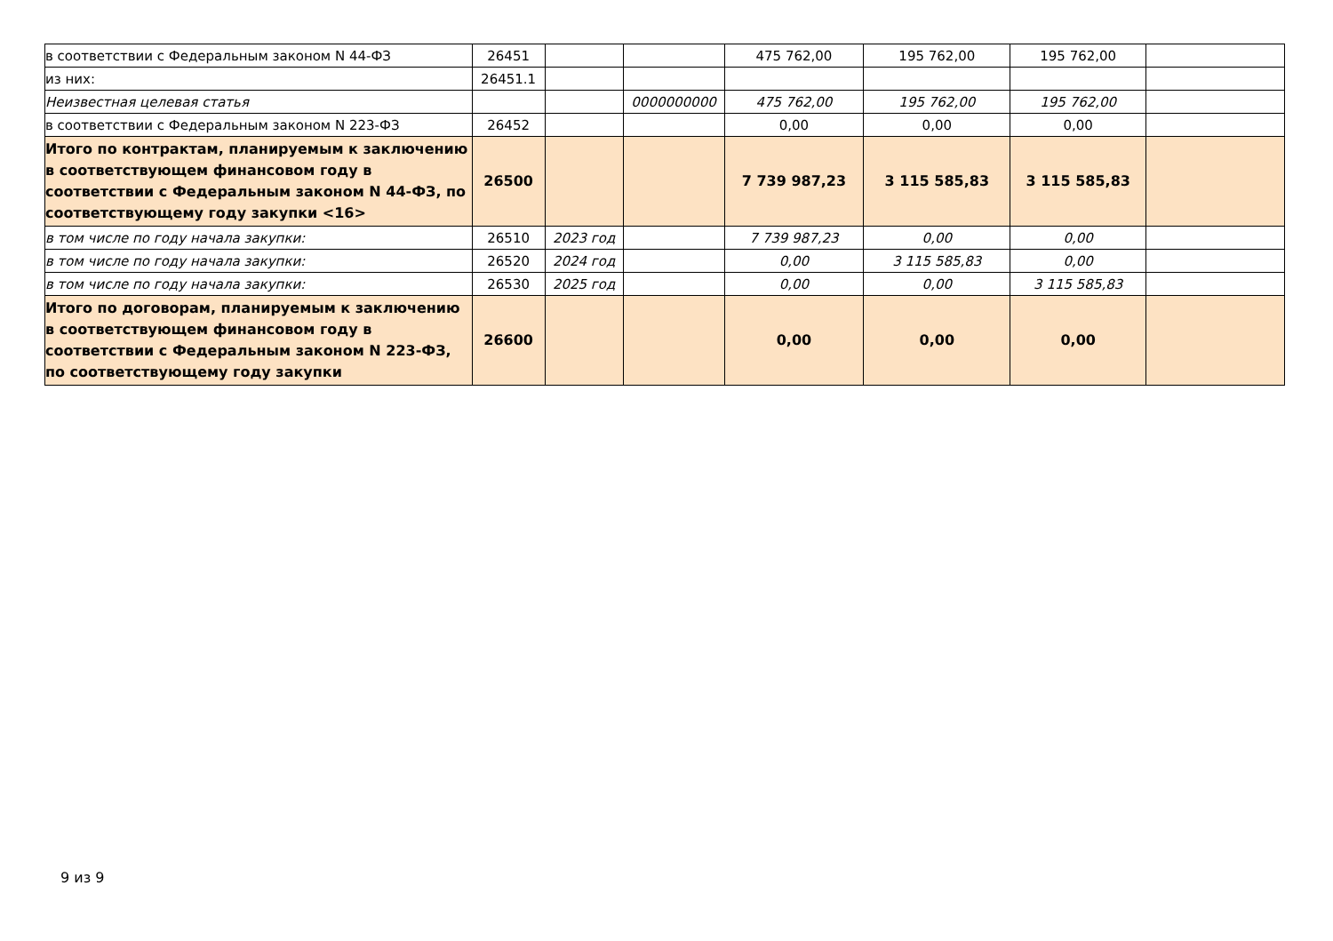| в соответствии с Федеральным законом N 44-ФЗ | 26451 | | | 475 762,00 | 195 762,00 | 195 762,00 | |
| из них: | 26451.1 | | | | | | |
| Неизвестная целевая статья | | | 0000000000 | 475 762,00 | 195 762,00 | 195 762,00 | |
| в соответствии с Федеральным законом N 223-ФЗ | 26452 | | | 0,00 | 0,00 | 0,00 | |
| Итого по контрактам, планируемым к заключению в соответствующем финансовом году в соответствии с Федеральным законом N 44-ФЗ, по соответствующему году закупки <16> | 26500 | | | 7 739 987,23 | 3 115 585,83 | 3 115 585,83 | |
| в том числе по году начала закупки: | 26510 | 2023 год | | 7 739 987,23 | 0,00 | 0,00 | |
| в том числе по году начала закупки: | 26520 | 2024 год | | 0,00 | 3 115 585,83 | 0,00 | |
| в том числе по году начала закупки: | 26530 | 2025 год | | 0,00 | 0,00 | 3 115 585,83 | |
| Итого по договорам, планируемым к заключению в соответствующем финансовом году в соответствии с Федеральным законом N 223-ФЗ, по соответствующему году закупки | 26600 | | | 0,00 | 0,00 | 0,00 | |
9 из 9